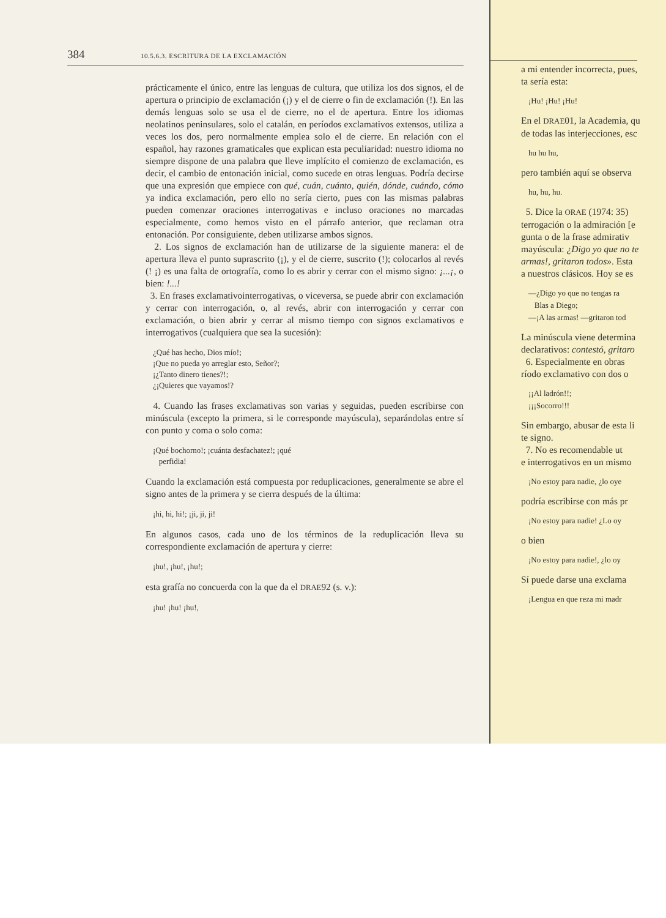384 10.5.6.3. ESCRITURA DE LA EXCLAMACIÓN
prácticamente el único, entre las lenguas de cultura, que utiliza los dos signos, el de apertura o principio de exclamación (¡) y el de cierre o fin de exclamación (!). En las demás lenguas solo se usa el de cierre, no el de apertura. Entre los idiomas neolatinos peninsulares, solo el catalán, en períodos exclamativos extensos, utiliza a veces los dos, pero normalmente emplea solo el de cierre. En relación con el español, hay razones gramaticales que explican esta peculiaridad: nuestro idioma no siempre dispone de una palabra que lleve implícito el comienzo de exclamación, es decir, el cambio de entonación inicial, como sucede en otras lenguas. Podría decirse que una expresión que empiece con qué, cuán, cuánto, quién, dónde, cuándo, cómo ya indica exclamación, pero ello no sería cierto, pues con las mismas palabras pueden comenzar oraciones interrogativas e incluso oraciones no marcadas especialmente, como hemos visto en el párrafo anterior, que reclaman otra entonación. Por consiguiente, deben utilizarse ambos signos.
2. Los signos de exclamación han de utilizarse de la siguiente manera: el de apertura lleva el punto suprascrito (¡), y el de cierre, suscrito (!); colocarlos al revés (! ¡) es una falta de ortografía, como lo es abrir y cerrar con el mismo signo: ¡...¡, o bien: !...!
3. En frases exclamativointerrogativas, o viceversa, se puede abrir con exclamación y cerrar con interrogación, o, al revés, abrir con interrogación y cerrar con exclamación, o bien abrir y cerrar al mismo tiempo con signos exclamativos e interrogativos (cualquiera que sea la sucesión):
¿Qué has hecho, Dios mío!;
¡Que no pueda yo arreglar esto, Señor?;
¡¿Tanto dinero tienes?!;
¿¡Quieres que vayamos!?
4. Cuando las frases exclamativas son varias y seguidas, pueden escribirse con minúscula (excepto la primera, si le corresponde mayúscula), separándolas entre sí con punto y coma o solo coma:
¡Qué bochorno!; ¡cuánta desfachatez!; ¡qué
perfidia!
Cuando la exclamación está compuesta por reduplicaciones, generalmente se abre el signo antes de la primera y se cierra después de la última:
¡hi, hi, hi!; ¡ji, ji, ji!
En algunos casos, cada uno de los términos de la reduplicación lleva su correspondiente exclamación de apertura y cierre:
¡hu!, ¡hu!, ¡hu!;
esta grafía no concuerda con la que da el DRAE92 (s. v.):
¡hu! ¡hu! ¡hu!,
a mi entender incorrecta, pues,
ta sería esta:
¡Hu! ¡Hu! ¡Hu!
En el DRAE01, la Academia, qu
de todas las interjecciones, esc
hu hu hu,
pero también aquí se observa
hu, hu, hu.
5. Dice la ORAE (1974: 35)
terrogación o la admiración [e
gunta o de la frase admirativ
mayúscula: ¿Digo yo que no te
armas!, gritaron todos». Esta
a nuestros clásicos. Hoy se es
—¿Digo yo que no tengas ra
Blas a Diego;
—¡A las armas! —gritaron tod
La minúscula viene determina
declarativos: contestó, gritaro
6. Especialmente en obras
ríodo exclamativo con dos o
¡¡Al ladrón!!;
¡¡¡Socorro!!!
Sin embargo, abusar de esta li
te signo.
7. No es recomendable ut
e interrogativos en un mismo
¡No estoy para nadie, ¿lo oye
podría escribirse con más pr
¡No estoy para nadie! ¿Lo oy
o bien
¡No estoy para nadie!, ¿lo oy
Sí puede darse una exclama
¡Lengua en que reza mi madr